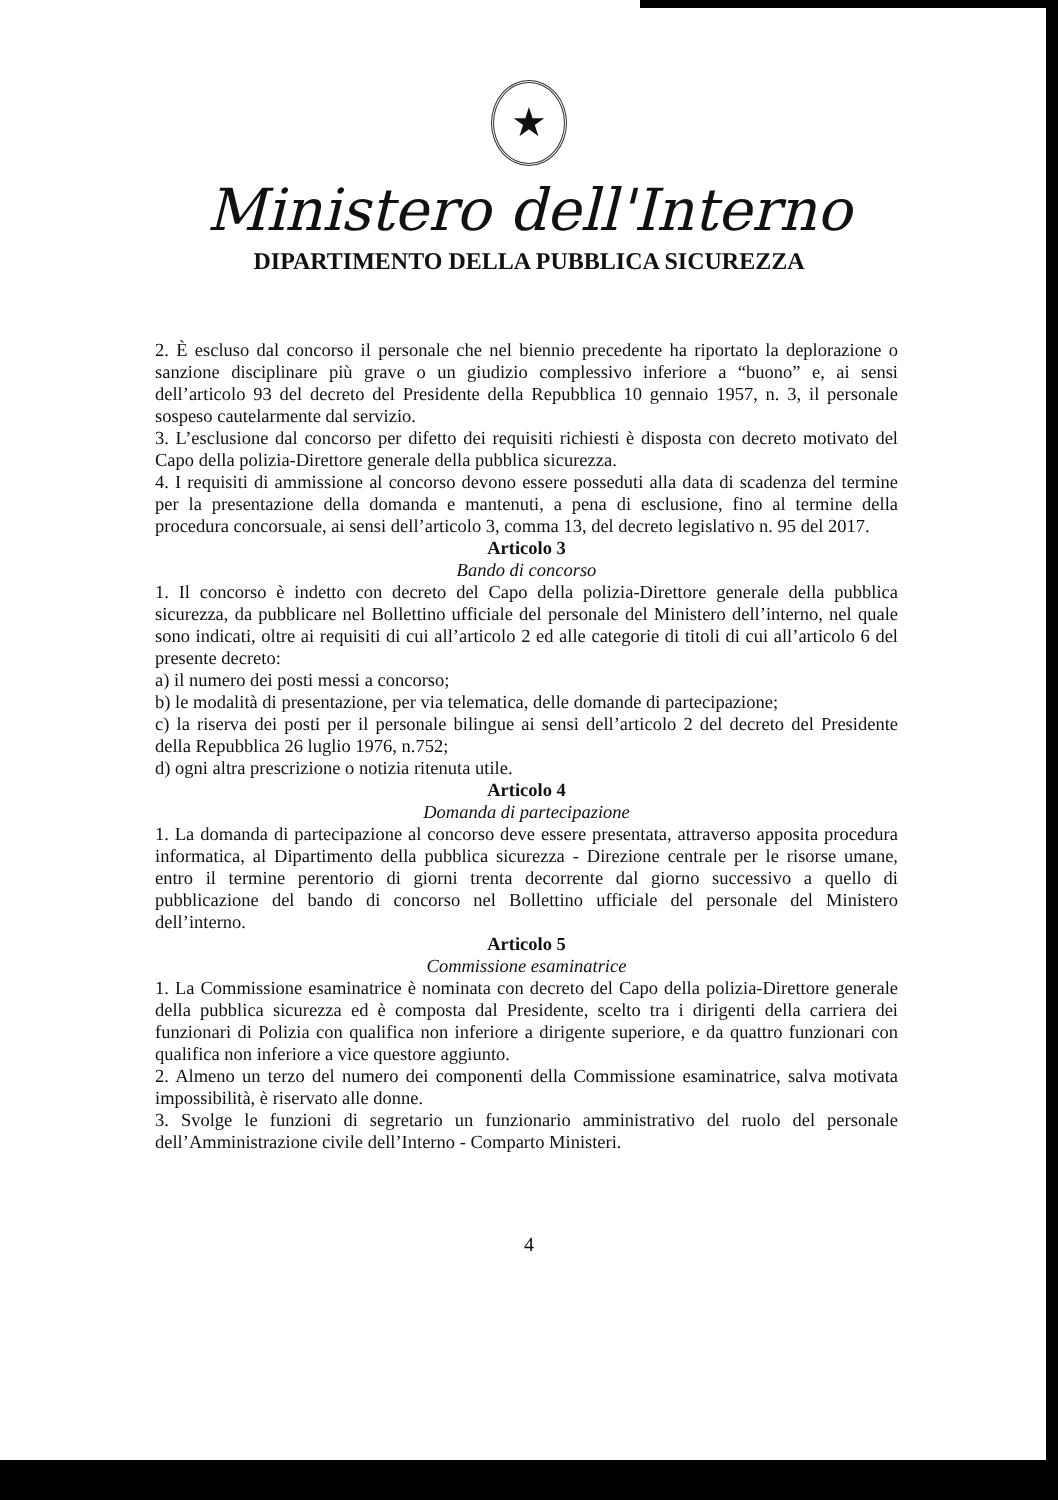★
Ministero dell'Interno
DIPARTIMENTO DELLA PUBBLICA SICUREZZA
2. È escluso dal concorso il personale che nel biennio precedente ha riportato la deplorazione o sanzione disciplinare più grave o un giudizio complessivo inferiore a “buono” e, ai sensi dell’articolo 93 del decreto del Presidente della Repubblica 10 gennaio 1957, n. 3, il personale sospeso cautelarmente dal servizio.
3. L’esclusione dal concorso per difetto dei requisiti richiesti è disposta con decreto motivato del Capo della polizia-Direttore generale della pubblica sicurezza.
4. I requisiti di ammissione al concorso devono essere posseduti alla data di scadenza del termine per la presentazione della domanda e mantenuti, a pena di esclusione, fino al termine della procedura concorsuale, ai sensi dell’articolo 3, comma 13, del decreto legislativo n. 95 del 2017.
Articolo 3
Bando di concorso
1. Il concorso è indetto con decreto del Capo della polizia-Direttore generale della pubblica sicurezza, da pubblicare nel Bollettino ufficiale del personale del Ministero dell’interno, nel quale sono indicati, oltre ai requisiti di cui all’articolo 2 ed alle categorie di titoli di cui all’articolo 6 del presente decreto:
a) il numero dei posti messi a concorso;
b) le modalità di presentazione, per via telematica, delle domande di partecipazione;
c) la riserva dei posti per il personale bilingue ai sensi dell’articolo 2 del decreto del Presidente della Repubblica 26 luglio 1976, n.752;
d) ogni altra prescrizione o notizia ritenuta utile.
Articolo 4
Domanda di partecipazione
1. La domanda di partecipazione al concorso deve essere presentata, attraverso apposita procedura informatica, al Dipartimento della pubblica sicurezza - Direzione centrale per le risorse umane, entro il termine perentorio di giorni trenta decorrente dal giorno successivo a quello di pubblicazione del bando di concorso nel Bollettino ufficiale del personale del Ministero dell’interno.
Articolo 5
Commissione esaminatrice
1. La Commissione esaminatrice è nominata con decreto del Capo della polizia-Direttore generale della pubblica sicurezza ed è composta dal Presidente, scelto tra i dirigenti della carriera dei funzionari di Polizia con qualifica non inferiore a dirigente superiore, e da quattro funzionari con qualifica non inferiore a vice questore aggiunto.
2. Almeno un terzo del numero dei componenti della Commissione esaminatrice, salva motivata impossibilità, è riservato alle donne.
3. Svolge le funzioni di segretario un funzionario amministrativo del ruolo del personale dell’Amministrazione civile dell’Interno - Comparto Ministeri.
4